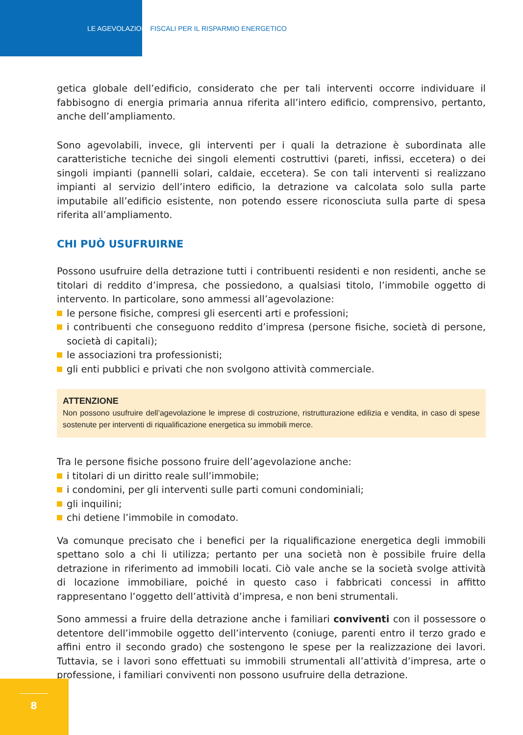LE AGEVOLAZIONI FISCALI PER IL RISPARMIO ENERGETICO
getica globale dell’edificio, considerato che per tali interventi occorre individuare il fabbisogno di energia primaria annua riferita all’intero edificio, comprensivo, pertanto, anche dell’ampliamento.
Sono agevolabili, invece, gli interventi per i quali la detrazione è subordinata alle caratteristiche tecniche dei singoli elementi costruttivi (pareti, infissi, eccetera) o dei singoli impianti (pannelli solari, caldaie, eccetera). Se con tali interventi si realizzano impianti al servizio dell’intero edificio, la detrazione va calcolata solo sulla parte imputabile all’edificio esistente, non potendo essere riconosciuta sulla parte di spesa riferita all’ampliamento.
CHI PUÒ USUFRUIRNE
Possono usufruire della detrazione tutti i contribuenti residenti e non residenti, anche se titolari di reddito d’impresa, che possiedono, a qualsiasi titolo, l’immobile oggetto di intervento. In particolare, sono ammessi all’agevolazione:
le persone fisiche, compresi gli esercenti arti e professioni;
i contribuenti che conseguono reddito d’impresa (persone fisiche, società di persone, società di capitali);
le associazioni tra professionisti;
gli enti pubblici e privati che non svolgono attività commerciale.
ATTENZIONE
Non possono usufruire dell’agevolazione le imprese di costruzione, ristrutturazione edilizia e vendita, in caso di spese sostenute per interventi di riqualificazione energetica su immobili merce.
Tra le persone fisiche possono fruire dell’agevolazione anche:
i titolari di un diritto reale sull’immobile;
i condomini, per gli interventi sulle parti comuni condominiali;
gli inquilini;
chi detiene l’immobile in comodato.
Va comunque precisato che i benefici per la riqualificazione energetica degli immobili spettano solo a chi li utilizza; pertanto per una società non è possibile fruire della detrazione in riferimento ad immobili locati. Ciò vale anche se la società svolge attività di locazione immobiliare, poiché in questo caso i fabbricati concessi in affitto rappresentano l’oggetto dell’attività d’impresa, e non beni strumentali.
Sono ammessi a fruire della detrazione anche i familiari conviventi con il possessore o detentore dell’immobile oggetto dell’intervento (coniuge, parenti entro il terzo grado e affini entro il secondo grado) che sostengono le spese per la realizzazione dei lavori. Tuttavia, se i lavori sono effettuati su immobili strumentali all’attività d’impresa, arte o professione, i familiari conviventi non possono usufruire della detrazione.
8